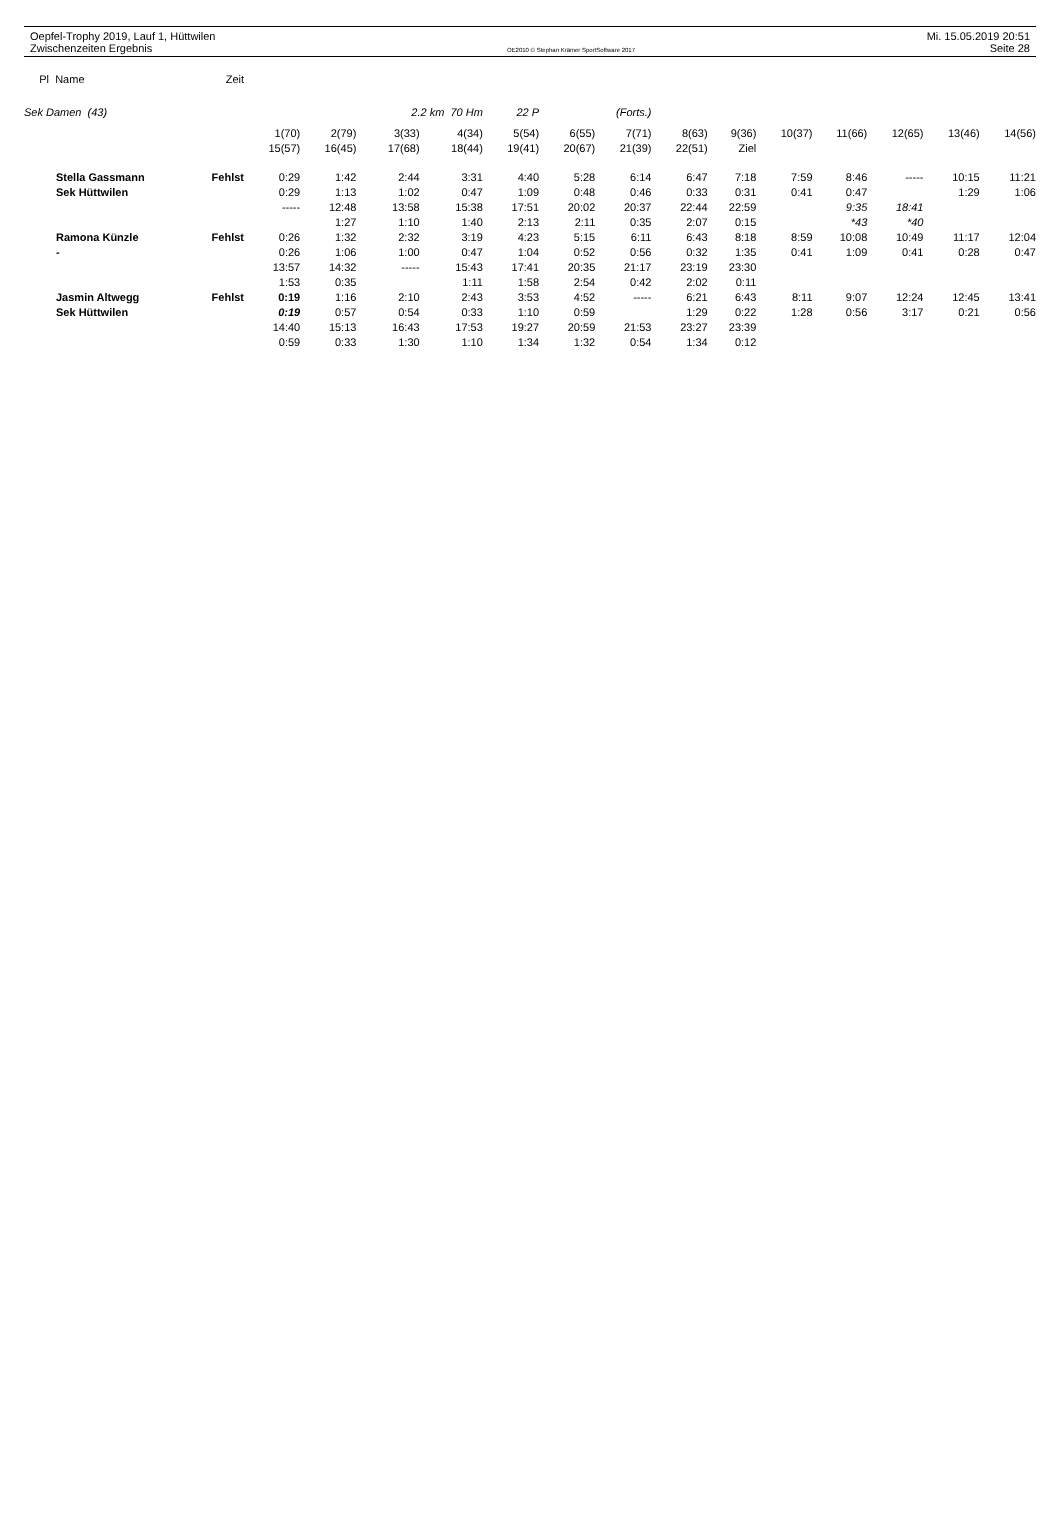Oepfel-Trophy 2019, Lauf 1, Hüttwilen Mi. 15.05.2019 20:51
Zwischenzeiten Ergebnis OE2010 © Stephan Krämer SportSoftware 2017 Seite 28
| Pl Name | Zeit | | | | | | | | | | | | | | |
| --- | --- | --- | --- | --- | --- | --- | --- | --- | --- | --- | --- | --- | --- | --- | --- |
| Sek Damen (43) | | | | 2.2 km 70 Hm | | 22 P | (Forts.) | | | | | | | | |
| | | 1(70) | 2(79) | 3(33) | 4(34) | 5(54) | 6(55) | 7(71) | 8(63) | 9(36) | 10(37) | 11(66) | 12(65) | 13(46) | 14(56) |
| | | 15(57) | 16(45) | 17(68) | 18(44) | 19(41) | 20(67) | 21(39) | 22(51) | Ziel | | | | | |
| Stella Gassmann | Fehlst | 0:29 | 1:42 | 2:44 | 3:31 | 4:40 | 5:28 | 6:14 | 6:47 | 7:18 | 7:59 | 8:46 | ----- | 10:15 | 11:21 |
| Sek Hüttwilen | | 0:29 | 1:13 | 1:02 | 0:47 | 1:09 | 0:48 | 0:46 | 0:33 | 0:31 | 0:41 | 0:47 | | 1:29 | 1:06 |
| | | ----- | 12:48 | 13:58 | 15:38 | 17:51 | 20:02 | 20:37 | 22:44 | 22:59 | | 9:35 | 18:41 | | |
| | | | 1:27 | 1:10 | 1:40 | 2:13 | 2:11 | 0:35 | 2:07 | 0:15 | | *43 | *40 | | |
| Ramona Künzle | Fehlst | 0:26 | 1:32 | 2:32 | 3:19 | 4:23 | 5:15 | 6:11 | 6:43 | 8:18 | 8:59 | 10:08 | 10:49 | 11:17 | 12:04 |
| - | | 0:26 | 1:06 | 1:00 | 0:47 | 1:04 | 0:52 | 0:56 | 0:32 | 1:35 | 0:41 | 1:09 | 0:41 | 0:28 | 0:47 |
| | | 13:57 | 14:32 | ----- | 15:43 | 17:41 | 20:35 | 21:17 | 23:19 | 23:30 | | | | | |
| | | 1:53 | 0:35 | | 1:11 | 1:58 | 2:54 | 0:42 | 2:02 | 0:11 | | | | | |
| Jasmin Altwegg | Fehlst | 0:19 | 1:16 | 2:10 | 2:43 | 3:53 | 4:52 | ----- | 6:21 | 6:43 | 8:11 | 9:07 | 12:24 | 12:45 | 13:41 |
| Sek Hüttwilen | | 0:19 | 0:57 | 0:54 | 0:33 | 1:10 | 0:59 | | 1:29 | 0:22 | 1:28 | 0:56 | 3:17 | 0:21 | 0:56 |
| | | 14:40 | 15:13 | 16:43 | 17:53 | 19:27 | 20:59 | 21:53 | 23:27 | 23:39 | | | | | |
| | | 0:59 | 0:33 | 1:30 | 1:10 | 1:34 | 1:32 | 0:54 | 1:34 | 0:12 | | | | | |